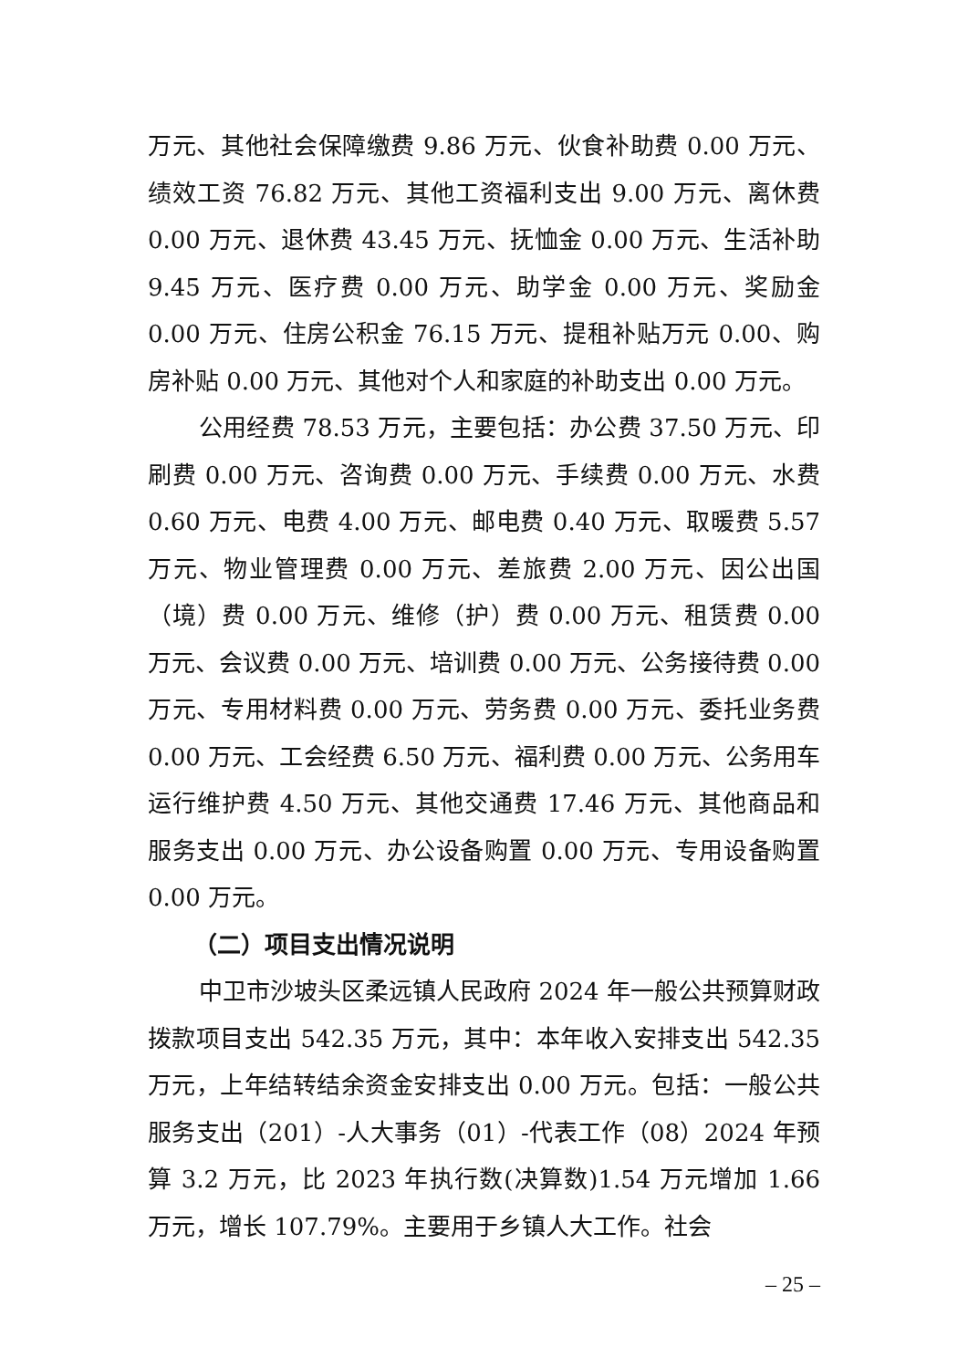万元、其他社会保障缴费 9.86 万元、伙食补助费 0.00 万元、绩效工资 76.82 万元、其他工资福利支出 9.00 万元、离休费 0.00 万元、退休费 43.45 万元、抚恤金 0.00 万元、生活补助 9.45 万元、医疗费 0.00 万元、助学金 0.00 万元、奖励金 0.00 万元、住房公积金 76.15 万元、提租补贴万元 0.00、购房补贴 0.00 万元、其他对个人和家庭的补助支出 0.00 万元。
公用经费 78.53 万元，主要包括：办公费 37.50 万元、印刷费 0.00 万元、咨询费 0.00 万元、手续费 0.00 万元、水费 0.60 万元、电费 4.00 万元、邮电费 0.40 万元、取暖费 5.57 万元、物业管理费 0.00 万元、差旅费 2.00 万元、因公出国（境）费 0.00 万元、维修（护）费 0.00 万元、租赁费 0.00 万元、会议费 0.00 万元、培训费 0.00 万元、公务接待费 0.00 万元、专用材料费 0.00 万元、劳务费 0.00 万元、委托业务费 0.00 万元、工会经费 6.50 万元、福利费 0.00 万元、公务用车运行维护费 4.50 万元、其他交通费 17.46 万元、其他商品和服务支出 0.00 万元、办公设备购置 0.00 万元、专用设备购置 0.00 万元。
（二）项目支出情况说明
中卫市沙坡头区柔远镇人民政府 2024 年一般公共预算财政拨款项目支出 542.35 万元，其中：本年收入安排支出 542.35 万元，上年结转结余资金安排支出 0.00 万元。包括：一般公共服务支出（201）-人大事务（01）-代表工作（08）2024 年预算 3.2 万元，比 2023 年执行数(决算数)1.54 万元增加 1.66 万元，增长 107.79%。主要用于乡镇人大工作。社会
– 25 –